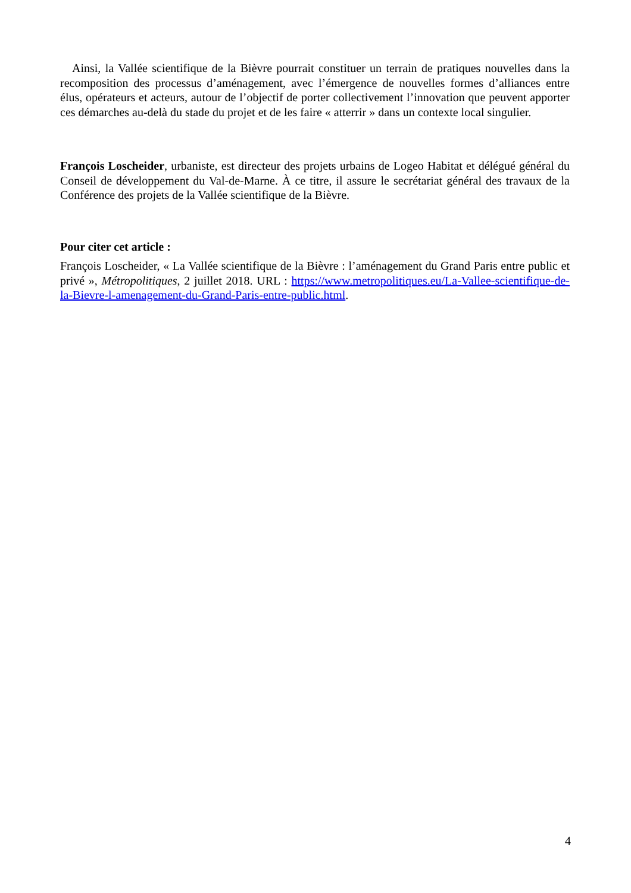Ainsi, la Vallée scientifique de la Bièvre pourrait constituer un terrain de pratiques nouvelles dans la recomposition des processus d’aménagement, avec l’émergence de nouvelles formes d’alliances entre élus, opérateurs et acteurs, autour de l’objectif de porter collectivement l’innovation que peuvent apporter ces démarches au-delà du stade du projet et de les faire « atterrir » dans un contexte local singulier.
François Loscheider, urbaniste, est directeur des projets urbains de Logeo Habitat et délégué général du Conseil de développement du Val-de-Marne. À ce titre, il assure le secrétariat général des travaux de la Conférence des projets de la Vallée scientifique de la Bièvre.
Pour citer cet article :
François Loscheider, « La Vallée scientifique de la Bièvre : l’aménagement du Grand Paris entre public et privé », Métropolitiques, 2 juillet 2018. URL : https://www.metropolitiques.eu/La-Vallee-scientifique-de-la-Bievre-l-amenagement-du-Grand-Paris-entre-public.html.
4